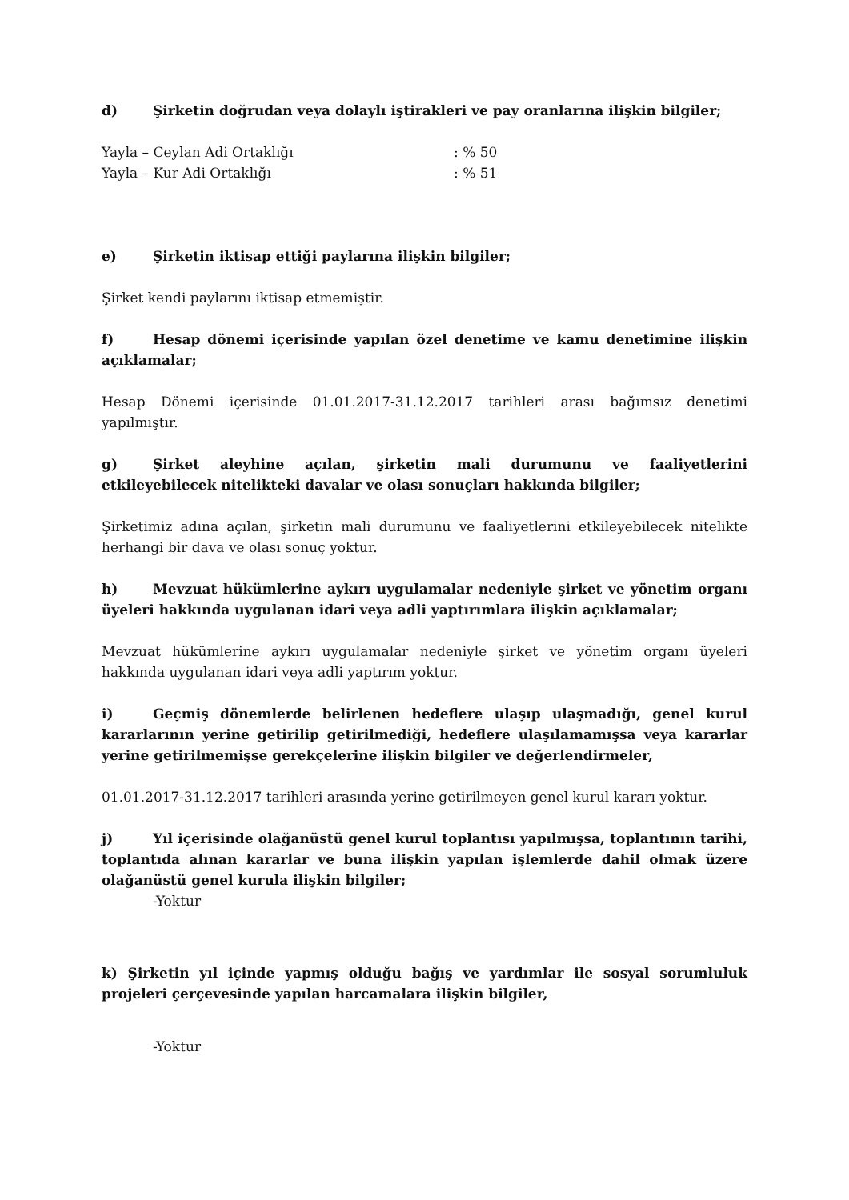d) Şirketin doğrudan veya dolaylı iştirakleri ve pay oranlarına ilişkin bilgiler;
Yayla – Ceylan Adi Ortaklığı: % 50
Yayla – Kur Adi Ortaklığı: % 51
e) Şirketin iktisap ettiği paylarına ilişkin bilgiler;
Şirket kendi paylarını iktisap etmemiştir.
f) Hesap dönemi içerisinde yapılan özel denetime ve kamu denetimine ilişkin açıklamalar;
Hesap Dönemi içerisinde 01.01.2017-31.12.2017 tarihleri arası bağımsız denetimi yapılmıştır.
g) Şirket aleyhine açılan, şirketin mali durumunu ve faaliyetlerini etkileyebilecek nitelikteki davalar ve olası sonuçları hakkında bilgiler;
Şirketimiz adına açılan, şirketin mali durumunu ve faaliyetlerini etkileyebilecek nitelikte herhangi bir dava ve olası sonuç yoktur.
h) Mevzuat hükümlerine aykırı uygulamalar nedeniyle şirket ve yönetim organı üyeleri hakkında uygulanan idari veya adli yaptırımlara ilişkin açıklamalar;
Mevzuat hükümlerine aykırı uygulamalar nedeniyle şirket ve yönetim organı üyeleri hakkında uygulanan idari veya adli yaptırım yoktur.
i) Geçmiş dönemlerde belirlenen hedeflere ulaşıp ulaşmadığı, genel kurul kararlarının yerine getirilip getirilmediği, hedeflere ulaşılamamışsa veya kararlar yerine getirilmemişse gerekçelerine ilişkin bilgiler ve değerlendirmeler,
01.01.2017-31.12.2017 tarihleri arasında yerine getirilmeyen genel kurul kararı yoktur.
j) Yıl içerisinde olağanüstü genel kurul toplantısı yapılmışsa, toplantının tarihi, toplantıda alınan kararlar ve buna ilişkin yapılan işlemlerde dahil olmak üzere olağanüstü genel kurula ilişkin bilgiler;
-Yoktur
k) Şirketin yıl içinde yapmış olduğu bağış ve yardımlar ile sosyal sorumluluk projeleri çerçevesinde yapılan harcamalara ilişkin bilgiler,
-Yoktur